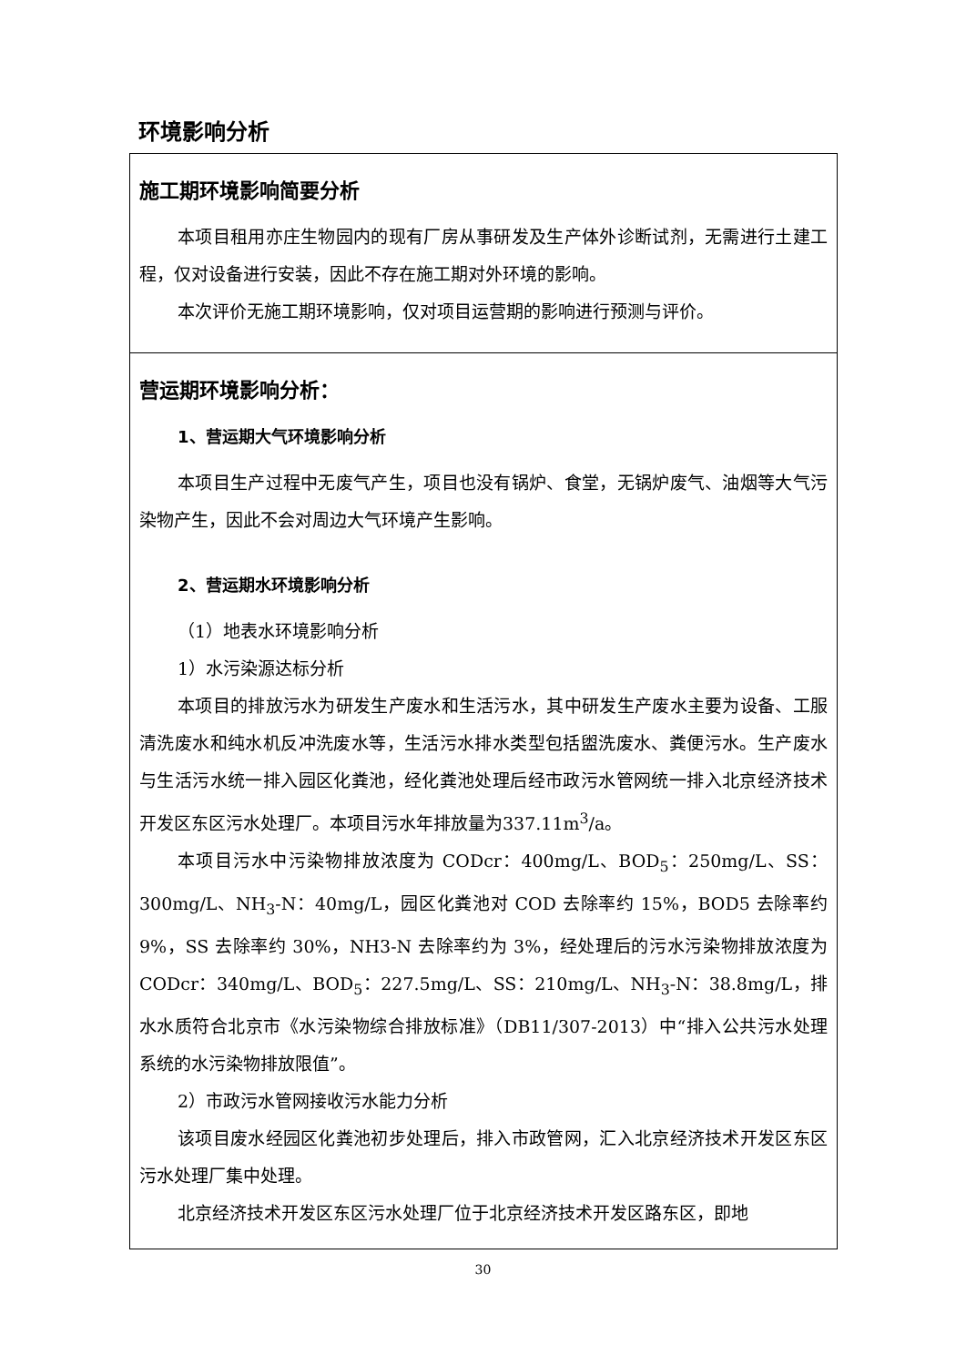环境影响分析
| 施工期环境影响简要分析 本项目租用亦庄生物园内的现有厂房从事研发及生产体外诊断试剂，无需进行土建工程，仅对设备进行安装，因此不存在施工期对外环境的影响。 本次评价无施工期环境影响，仅对项目运营期的影响进行预测与评价。 |
| 营运期环境影响分析： 1、营运期大气环境影响分析 本项目生产过程中无废气产生，项目也没有锅炉、食堂，无锅炉废气、油烟等大气污染物产生，因此不会对周边大气环境产生影响。 2、营运期水环境影响分析 （1）地表水环境影响分析 1）水污染源达标分析 本项目的排放污水为研发生产废水和生活污水，其中研发生产废水主要为设备、工服清洗废水和纯水机反冲洗废水等，生活污水排水类型包括盥洗废水、粪便污水。生产废水与生活污水统一排入园区化粪池，经化粪池处理后经市政污水管网统一排入北京经济技术开发区东区污水处理厂。本项目污水年排放量为337.11m<sup>3</sup>/a。 本项目污水中污染物排放浓度为 CODcr：400mg/L、BOD<sub>5</sub>：250mg/L、SS：300mg/L、NH<sub>3</sub>-N：40mg/L，园区化粪池对 COD 去除率约 15%，BOD5 去除率约 9%，SS 去除率约 30%，NH3-N 去除率约为 3%，经处理后的污水污染物排放浓度为 CODcr：340mg/L、BOD<sub>5</sub>：227.5mg/L、SS：210mg/L、NH<sub>3</sub>-N：38.8mg/L，排水水质符合北京市《水污染物综合排放标准》（DB11/307-2013）中“排入公共污水处理系统的水污染物排放限值”。 2）市政污水管网接收污水能力分析 该项目废水经园区化粪池初步处理后，排入市政管网，汇入北京经济技术开发区东区污水处理厂集中处理。 北京经济技术开发区东区污水处理厂位于北京经济技术开发区路东区，即地 |
30